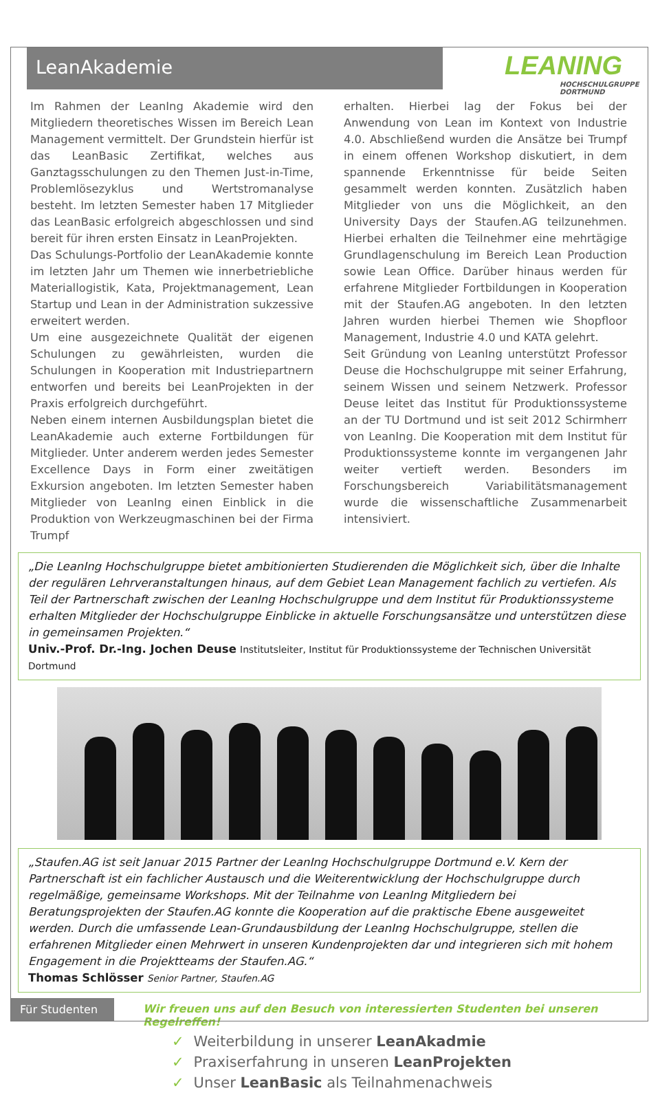LeanAkademie
LEANING
HOCHSCHULGRUPPE
DORTMUND
Im Rahmen der LeanIng Akademie wird den Mitgliedern theoretisches Wissen im Bereich Lean Management vermittelt. Der Grundstein hierfür ist das LeanBasic Zertifikat, welches aus Ganztagsschulungen zu den Themen Just-in-Time, Problemlösezyklus und Wertstromanalyse besteht. Im letzten Semester haben 17 Mitglieder das LeanBasic erfolgreich abgeschlossen und sind bereit für ihren ersten Einsatz in LeanProjekten.
Das Schulungs-Portfolio der LeanAkademie konnte im letzten Jahr um Themen wie innerbetriebliche Materiallogistik, Kata, Projektmanagement, Lean Startup und Lean in der Administration sukzessive erweitert werden.
Um eine ausgezeichnete Qualität der eigenen Schulungen zu gewährleisten, wurden die Schulungen in Kooperation mit Industriepartnern entworfen und bereits bei LeanProjekten in der Praxis erfolgreich durchgeführt.
Neben einem internen Ausbildungsplan bietet die LeanAkademie auch externe Fortbildungen für Mitglieder. Unter anderem werden jedes Semester Excellence Days in Form einer zweitätigen Exkursion angeboten. Im letzten Semester haben Mitglieder von LeanIng einen Einblick in die Produktion von Werkzeugmaschinen bei der Firma Trumpf
erhalten. Hierbei lag der Fokus bei der Anwendung von Lean im Kontext von Industrie 4.0. Abschließend wurden die Ansätze bei Trumpf in einem offenen Workshop diskutiert, in dem spannende Erkenntnisse für beide Seiten gesammelt werden konnten. Zusätzlich haben Mitglieder von uns die Möglichkeit, an den University Days der Staufen.AG teilzunehmen. Hierbei erhalten die Teilnehmer eine mehrtägige Grundlagenschulung im Bereich Lean Production sowie Lean Office. Darüber hinaus werden für erfahrene Mitglieder Fortbildungen in Kooperation mit der Staufen.AG angeboten. In den letzten Jahren wurden hierbei Themen wie Shopfloor Management, Industrie 4.0 und KATA gelehrt.
Seit Gründung von LeanIng unterstützt Professor Deuse die Hochschulgruppe mit seiner Erfahrung, seinem Wissen und seinem Netzwerk. Professor Deuse leitet das Institut für Produktionssysteme an der TU Dortmund und ist seit 2012 Schirmherr von LeanIng. Die Kooperation mit dem Institut für Produktionssysteme konnte im vergangenen Jahr weiter vertieft werden. Besonders im Forschungsbereich Variabilitätsmanagement wurde die wissenschaftliche Zusammenarbeit intensiviert.
„Die LeanIng Hochschulgruppe bietet ambitionierten Studierenden die Möglichkeit sich, über die Inhalte der regulären Lehrveranstaltungen hinaus, auf dem Gebiet Lean Management fachlich zu vertiefen. Als Teil der Partnerschaft zwischen der LeanIng Hochschulgruppe und dem Institut für Produktionssysteme erhalten Mitglieder der Hochschulgruppe Einblicke in aktuelle Forschungsansätze und unterstützen diese in gemeinsamen Projekten.“
Univ.-Prof. Dr.-Ing. Jochen Deuse Institutsleiter, Institut für Produktionssysteme der Technischen Universität Dortmund
„Staufen.AG ist seit Januar 2015 Partner der LeanIng Hochschulgruppe Dortmund e.V. Kern der Partnerschaft ist ein fachlicher Austausch und die Weiterentwicklung der Hochschulgruppe durch regelmäßige, gemeinsame Workshops. Mit der Teilnahme von LeanIng Mitgliedern bei Beratungsprojekten der Staufen.AG konnte die Kooperation auf die praktische Ebene ausgeweitet werden. Durch die umfassende Lean-Grundausbildung der LeanIng Hochschulgruppe, stellen die erfahrenen Mitglieder einen Mehrwert in unseren Kundenprojekten dar und integrieren sich mit hohem Engagement in die Projektteams der Staufen.AG.“
Thomas Schlösser Senior Partner, Staufen.AG
Für Studenten
Wir freuen uns auf den Besuch von interessierten Studenten bei unseren Regelreffen!
✓ Weiterbildung in unserer LeanAkadmie
✓ Praxiserfahrung in unseren LeanProjekten
✓ Unser LeanBasic als Teilnahmenachweis